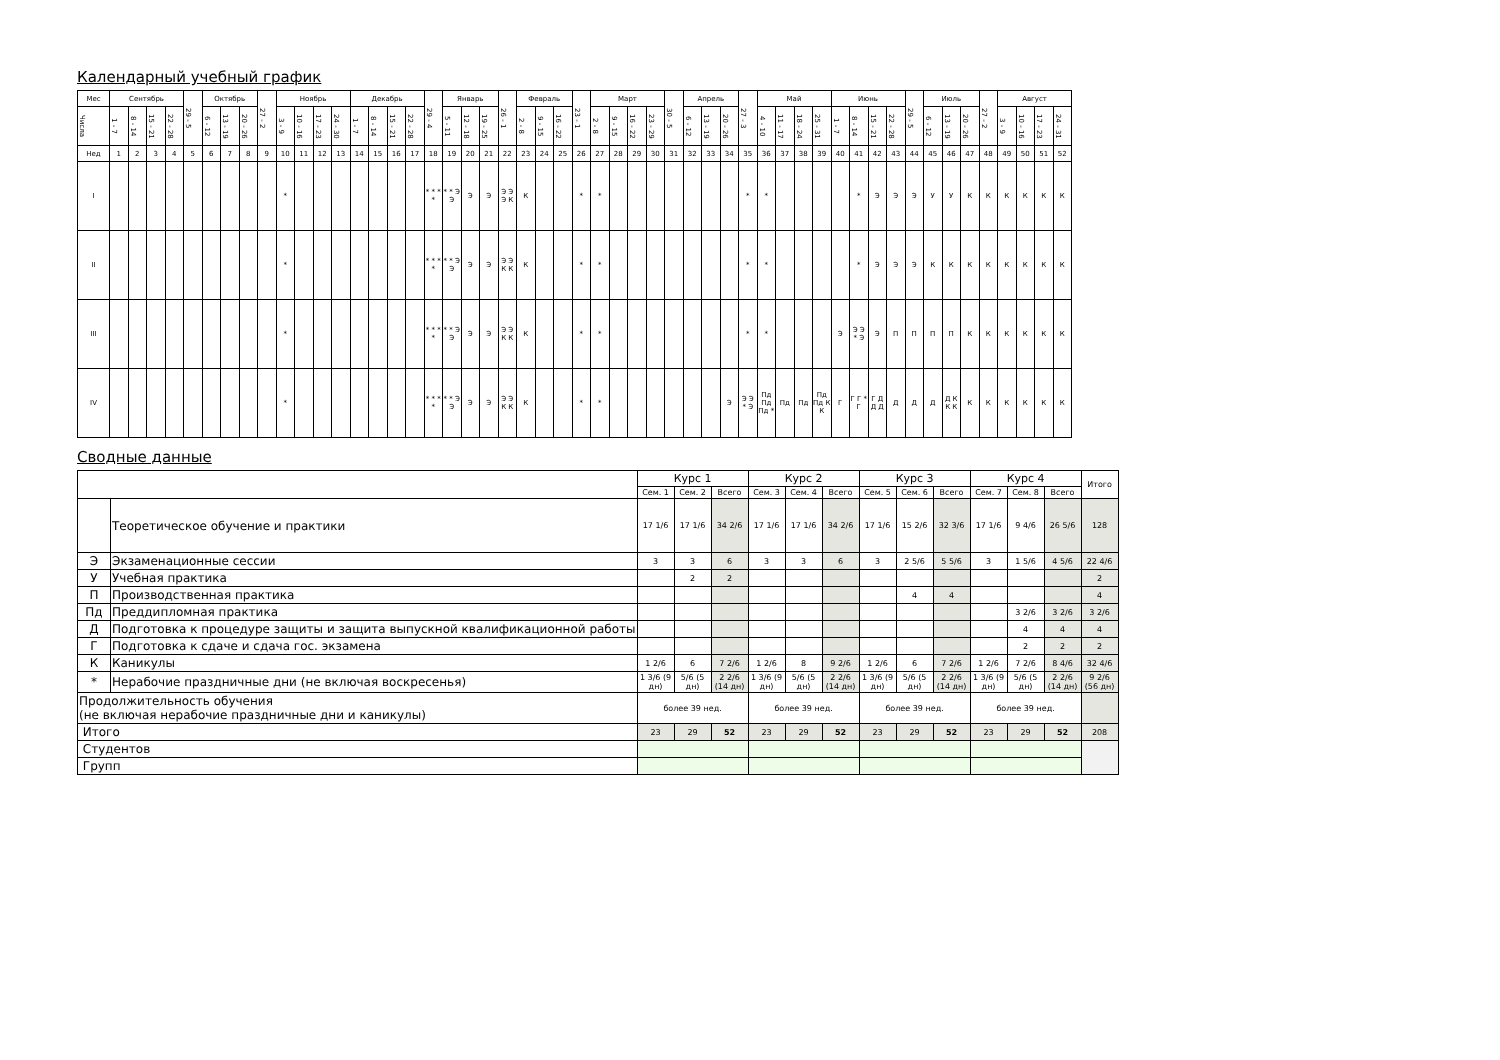Календарный учебный график
| Мес | Сентябрь | | | | 29 - 5 | Октябрь | | | 27 - 2 | Ноябрь | | | | Декабрь | | | | 29 - 4 | Январь | | | 26 - 1 | Февраль | | | 23 - 1 | Март | | | | 30 - 5 | Апрель | | | 27 - 3 | Май | | | | Июнь | | | | 29 - 5 | Июль | | | 27 - 2 | Август | | | |
| --- | --- | --- | --- | --- | --- | --- | --- | --- | --- | --- | --- | --- | --- | --- | --- | --- | --- | --- | --- | --- | --- | --- | --- | --- | --- | --- | --- | --- | --- | --- | --- | --- | --- | --- | --- | --- | --- | --- | --- | --- | --- | --- | --- | --- | --- | --- | --- | --- | --- | --- | --- | --- |
| Числа | 1 - 7 | 8 - 14 | 15 - 21 | 22 - 28 | | 6 - 12 | 13 - 19 | 20 - 26 | | 3 - 9 | 10 - 16 | 17 - 23 | 24 - 30 | 1 - 7 | 8 - 14 | 15 - 21 | 22 - 28 | | 5 - 11 | 12 - 18 | 19 - 25 | | 2 - 8 | 9 - 15 | 16 - 22 | | 2 - 8 | 9 - 15 | 16 - 22 | 23 - 29 | | 6 - 12 | 13 - 19 | 20 - 26 | | 4 - 10 | 11 - 17 | 18 - 24 | 25 - 31 | 1 - 7 | 8 - 14 | 15 - 21 | 22 - 28 | | 6 - 12 | 13 - 19 | 20 - 26 | | 3 - 9 | 10 - 16 | 17 - 23 | 24 - 31 |
| Нед | 1 | 2 | 3 | 4 | 5 | 6 | 7 | 8 | 9 | 10 | 11 | 12 | 13 | 14 | 15 | 16 | 17 | 18 | 19 | 20 | 21 | 22 | 23 | 24 | 25 | 26 | 27 | 28 | 29 | 30 | 31 | 32 | 33 | 34 | 35 | 36 | 37 | 38 | 39 | 40 | 41 | 42 | 43 | 44 | 45 | 46 | 47 | 48 | 49 | 50 | 51 | 52 |
| I | | | | | | | | | | * | | | | | | | | * * * * | * * Э Э | Э | Э | Э Э Э К | К | | | * | * | | | | | | | | * | * | | | | | * | Э | Э | Э | У | У | К | К | К | К | К | К |
| II | | | | | | | | | | * | | | | | | | | * * * * | * * Э Э | Э | Э | Э Э К К | К | | | * | * | | | | | | | | * | * | | | | | * | Э | Э | Э | К | К | К | К | К | К | К | К |
| III | | | | | | | | | | * | | | | | | | | * * * * | * * Э Э | Э | Э | Э Э К К | К | | | * | * | | | | | | | | * | * | | | | Э | Э Э * Э | Э | П | П | П | П | К | К | К | К | К | К |
| IV | | | | | | | | | | * | | | | | | | | * * * * | * * Э Э | Э | Э | Э Э К К | К | | | * | * | | | | | | | Э | Э Э * Э | Пд Пд Пд * | Пд | Пд | Пд Пд К К | Г | Г Г * Г | Г Д Д Д | Д | Д | Д | Д К К К | К | К | К | К | К | К |
Сводные данные
| | | Курс 1 | | | Курс 2 | | | Курс 3 | | | Курс 4 | | | Итого |
| | | Сем. 1 | Сем. 2 | Всего | Сем. 3 | Сем. 4 | Всего | Сем. 5 | Сем. 6 | Всего | Сем. 7 | Сем. 8 | Всего | |
| | Теоретическое обучение и практики | 17 1/6 | 17 1/6 | 34 2/6 | 17 1/6 | 17 1/6 | 34 2/6 | 17 1/6 | 15 2/6 | 32 3/6 | 17 1/6 | 9 4/6 | 26 5/6 | 128 |
| Э | Экзаменационные сессии | 3 | 3 | 6 | 3 | 3 | 6 | 3 | 2 5/6 | 5 5/6 | 3 | 1 5/6 | 4 5/6 | 22 4/6 |
| У | Учебная практика | | 2 | 2 | | | | | | | | | | 2 |
| П | Производственная практика | | | | | | | | 4 | 4 | | | | 4 |
| Пд | Преддипломная практика | | | | | | | | | | | 3 2/6 | 3 2/6 | 3 2/6 |
| Д | Подготовка к процедуре защиты и защита выпускной квалификационной работы | | | | | | | | | | | 4 | 4 | 4 |
| Г | Подготовка к сдаче и сдача гос. экзамена | | | | | | | | | | | 2 | 2 | 2 |
| К | Каникулы | 1 2/6 | 6 | 7 2/6 | 1 2/6 | 8 | 9 2/6 | 1 2/6 | 6 | 7 2/6 | 1 2/6 | 7 2/6 | 8 4/6 | 32 4/6 |
| * | Нерабочие праздничные дни (не включая воскресенья) | 1 3/6 (9 дн) | 5/6 (5 дн) | 2 2/6 (14 дн) | 1 3/6 (9 дн) | 5/6 (5 дн) | 2 2/6 (14 дн) | 1 3/6 (9 дн) | 5/6 (5 дн) | 2 2/6 (14 дн) | 1 3/6 (9 дн) | 5/6 (5 дн) | 2 2/6 (14 дн) | 9 2/6 (56 дн) |
| Продолжительность обучения (не включая нерабочие праздничные дни и каникулы) | | более 39 нед. | | | более 39 нед. | | | более 39 нед. | | | более 39 нед. | | | |
| Итого | | 23 | 29 | 52 | 23 | 29 | 52 | 23 | 29 | 52 | 23 | 29 | 52 | 208 |
| Студентов | | | | | | | | | | | | | | |
| Групп | | | | | | | | | | | | | | |